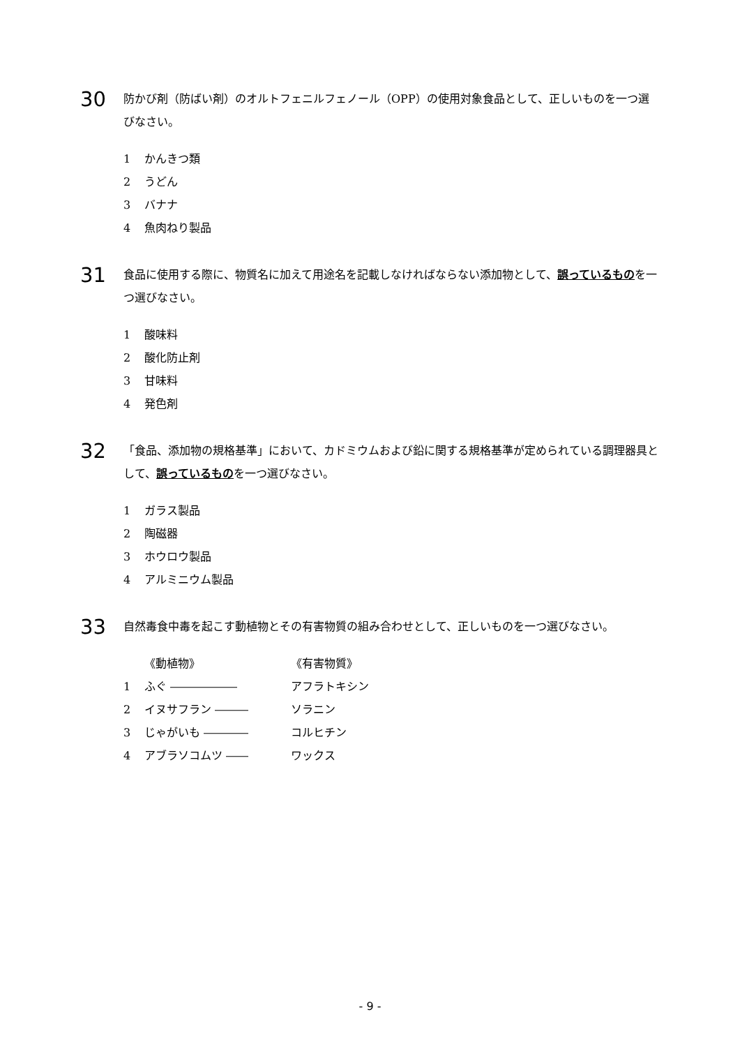30
防かび剤（防ばい剤）のオルトフェニルフェノール（OPP）の使用対象食品として、正しいものを一つ選びなさい。
1 かんきつ類
2 うどん
3 バナナ
4 魚肉ねり製品
31
食品に使用する際に、物質名に加えて用途名を記載しなければならない添加物として、誤っているものを一つ選びなさい。
1 酸味料
2 酸化防止剤
3 甘味料
4 発色剤
32
「食品、添加物の規格基準」において、カドミウムおよび鉛に関する規格基準が定められている調理器具として、誤っているものを一つ選びなさい。
1 ガラス製品
2 陶磁器
3 ホウロウ製品
4 アルミニウム製品
33
自然毒食中毒を起こす動植物とその有害物質の組み合わせとして、正しいものを一つ選びなさい。
《動植物》 《有害物質》
1 ふぐ ―――――― アフラトキシン
2 イヌサフラン ――― ソラニン
3 じゃがいも ―――― コルヒチン
4 アブラソコムツ ―― ワックス
- 9 -